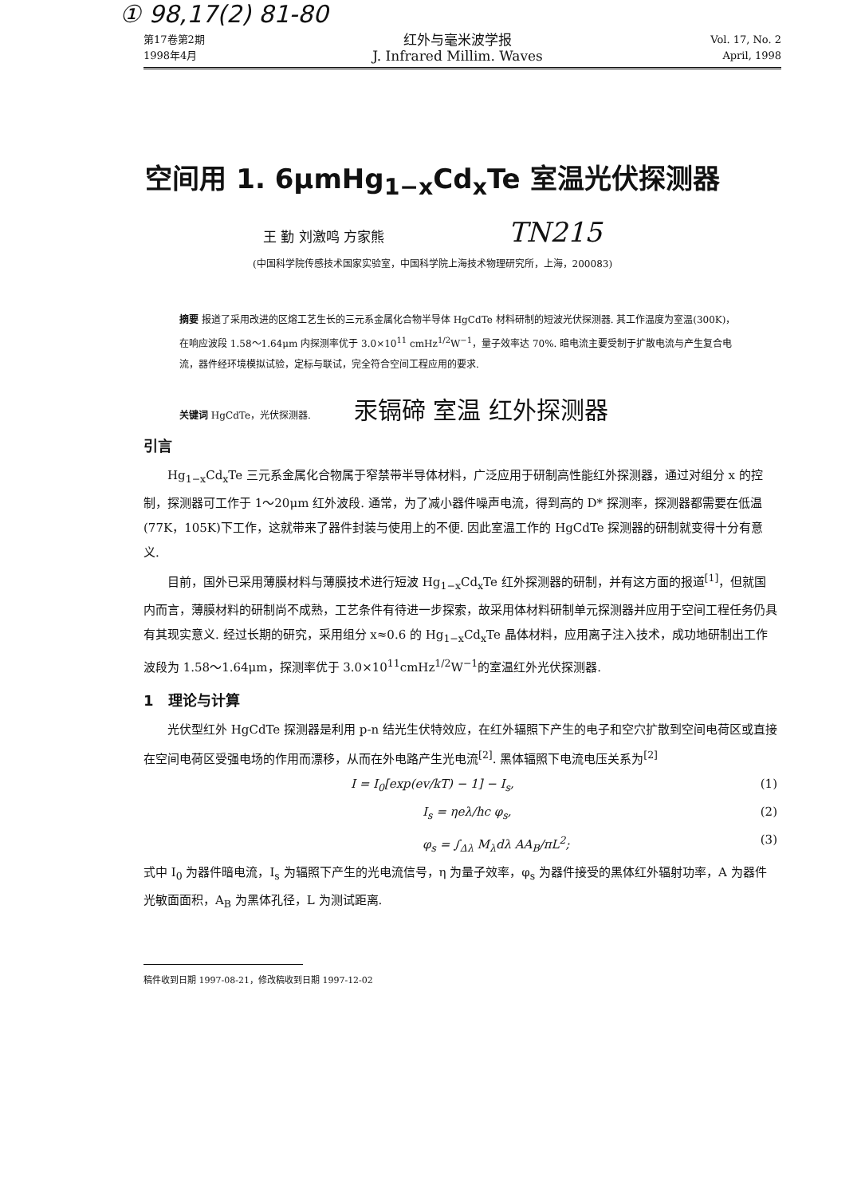① 98,17(2) 81-80
第17卷第2期
1998年4月
红外与毫米波学报
J. Infrared Millim. Waves
Vol. 17, No. 2
April, 1998
空间用 1. 6μmHg<sub>1−x</sub>Cd<sub>x</sub>Te 室温光伏探测器
王 勤 刘激鸣 方家熊 TN215
(中国科学院传感技术国家实验室，中国科学院上海技术物理研究所，上海，200083)
摘要 报道了采用改进的区熔工艺生长的三元系金属化合物半导体 HgCdTe 材料研制的短波光伏探测器. 其工作温度为室温(300K)，在响应波段 1.58～1.64μm 内探测率优于 3.0×10<sup>11</sup> cmHz<sup>1/2</sup>W<sup>−1</sup>，量子效率达 70%. 暗电流主要受制于扩散电流与产生复合电流，器件经环境模拟试验，定标与联试，完全符合空间工程应用的要求.
关键词 HgCdTe，光伏探测器. 汞镉碲 室温 红外探测器
引言
Hg<sub>1−x</sub>Cd<sub>x</sub>Te 三元系金属化合物属于窄禁带半导体材料，广泛应用于研制高性能红外探测器，通过对组分 x 的控制，探测器可工作于 1～20μm 红外波段. 通常，为了减小器件噪声电流，得到高的 D* 探测率，探测器都需要在低温(77K，105K)下工作，这就带来了器件封装与使用上的不便. 因此室温工作的 HgCdTe 探测器的研制就变得十分有意义.
目前，国外已采用薄膜材料与薄膜技术进行短波 Hg<sub>1−x</sub>Cd<sub>x</sub>Te 红外探测器的研制，并有这方面的报道<sup>[1]</sup>，但就国内而言，薄膜材料的研制尚不成熟，工艺条件有待进一步探索，故采用体材料研制单元探测器并应用于空间工程任务仍具有其现实意义. 经过长期的研究，采用组分 x≈0.6 的 Hg<sub>1−x</sub>Cd<sub>x</sub>Te 晶体材料，应用离子注入技术，成功地研制出工作波段为 1.58～1.64μm，探测率优于 3.0×10<sup>11</sup>cmHz<sup>1/2</sup>W<sup>−1</sup>的室温红外光伏探测器.
1　理论与计算
光伏型红外 HgCdTe 探测器是利用 p-n 结光生伏特效应，在红外辐照下产生的电子和空穴扩散到空间电荷区或直接在空间电荷区受强电场的作用而漂移，从而在外电路产生光电流<sup>[2]</sup>. 黑体辐照下电流电压关系为<sup>[2]</sup>
I = I<sub>0</sub>[exp(ev/kT) − 1] − I<sub>s</sub>, (1)
I<sub>s</sub> = ηeλ/hc φ<sub>s</sub>, (2)
φ<sub>s</sub> = ∫<sub>Δλ</sub> M<sub>λ</sub>dλ AA<sub>B</sub>/πL<sup>2</sup>; (3)
式中 I<sub>0</sub> 为器件暗电流，I<sub>s</sub> 为辐照下产生的光电流信号，η 为量子效率，φ<sub>s</sub> 为器件接受的黑体红外辐射功率，A 为器件光敏面面积，A<sub>B</sub> 为黑体孔径，L 为测试距离.
稿件收到日期 1997-08-21，修改稿收到日期 1997-12-02